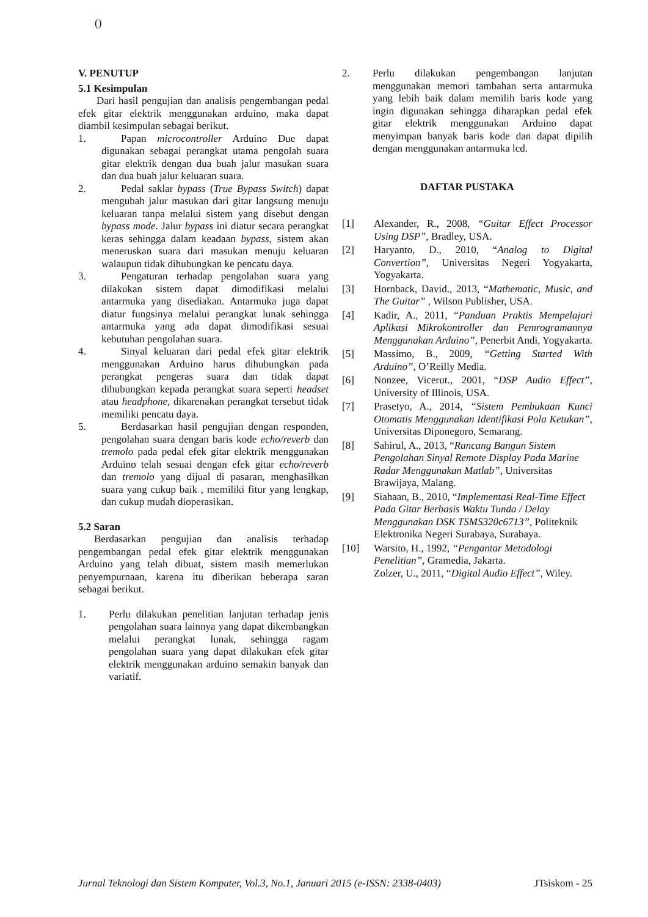()
V. PENUTUP
5.1 Kesimpulan
Dari hasil pengujian dan analisis pengembangan pedal efek gitar elektrik menggunakan arduino, maka dapat diambil kesimpulan sebagai berikut.
1. Papan microcontroller Arduino Due dapat digunakan sebagai perangkat utama pengolah suara gitar elektrik dengan dua buah jalur masukan suara dan dua buah jalur keluaran suara.
2. Pedal saklar bypass (True Bypass Switch) dapat mengubah jalur masukan dari gitar langsung menuju keluaran tanpa melalui sistem yang disebut dengan bypass mode. Jalur bypass ini diatur secara perangkat keras sehingga dalam keadaan bypass, sistem akan meneruskan suara dari masukan menuju keluaran walaupun tidak dihubungkan ke pencatu daya.
3. Pengaturan terhadap pengolahan suara yang dilakukan sistem dapat dimodifikasi melalui antarmuka yang disediakan. Antarmuka juga dapat diatur fungsinya melalui perangkat lunak sehingga antarmuka yang ada dapat dimodifikasi sesuai kebutuhan pengolahan suara.
4. Sinyal keluaran dari pedal efek gitar elektrik menggunakan Arduino harus dihubungkan pada perangkat pengeras suara dan tidak dapat dihubungkan kepada perangkat suara seperti headset atau headphone, dikarenakan perangkat tersebut tidak memiliki pencatu daya.
5. Berdasarkan hasil pengujian dengan responden, pengolahan suara dengan baris kode echo/reverb dan tremolo pada pedal efek gitar elektrik menggunakan Arduino telah sesuai dengan efek gitar echo/reverb dan tremolo yang dijual di pasaran, menghasilkan suara yang cukup baik , memiliki fitur yang lengkap, dan cukup mudah dioperasikan.
5.2 Saran
Berdasarkan pengujian dan analisis terhadap pengembangan pedal efek gitar elektrik menggunakan Arduino yang telah dibuat, sistem masih memerlukan penyempurnaan, karena itu diberikan beberapa saran sebagai berikut.
1. Perlu dilakukan penelitian lanjutan terhadap jenis pengolahan suara lainnya yang dapat dikembangkan melalui perangkat lunak, sehingga ragam pengolahan suara yang dapat dilakukan efek gitar elektrik menggunakan arduino semakin banyak dan variatif.
2. Perlu dilakukan pengembangan lanjutan menggunakan memori tambahan serta antarmuka yang lebih baik dalam memilih baris kode yang ingin digunakan sehingga diharapkan pedal efek gitar elektrik menggunakan Arduino dapat menyimpan banyak baris kode dan dapat dipilih dengan menggunakan antarmuka lcd.
DAFTAR PUSTAKA
[1] Alexander, R., 2008, “Guitar Effect Processor Using DSP”, Bradley, USA.
[2] Haryanto, D., 2010, “Analog to Digital Convertion”, Universitas Negeri Yogyakarta, Yogyakarta.
[3] Hornback, David., 2013, “Mathematic, Music, and The Guitar” , Wilson Publisher, USA.
[4] Kadir, A., 2011, “Panduan Praktis Mempelajari Aplikasi Mikrokontroller dan Pemrogramannya Menggunakan Arduino”, Penerbit Andi, Yogyakarta.
[5] Massimo, B., 2009, “Getting Started With Arduino”, O’Reilly Media.
[6] Nonzee, Vicerut., 2001, “DSP Audio Effect”, University of Illinois, USA.
[7] Prasetyo, A., 2014, “Sistem Pembukaan Kunci Otomatis Menggunakan Identifikasi Pola Ketukan”, Universitas Diponegoro, Semarang.
[8] Sahirul, A., 2013, “Rancang Bangun Sistem Pengolahan Sinyal Remote Display Pada Marine Radar Menggunakan Matlab”, Universitas Brawijaya, Malang.
[9] Siahaan, B., 2010, “Implementasi Real-Time Effect Pada Gitar Berbasis Waktu Tunda / Delay Menggunakan DSK TSMS320c6713”, Politeknik Elektronika Negeri Surabaya, Surabaya.
[10] Warsito, H., 1992, “Pengantar Metodologi Penelitian”, Gramedia, Jakarta.
Zolzer, U., 2011, “Digital Audio Effect”, Wiley.
Jurnal Teknologi dan Sistem Komputer, Vol.3, No.1, Januari 2015 (e-ISSN: 2338-0403) JTsiskom - 25